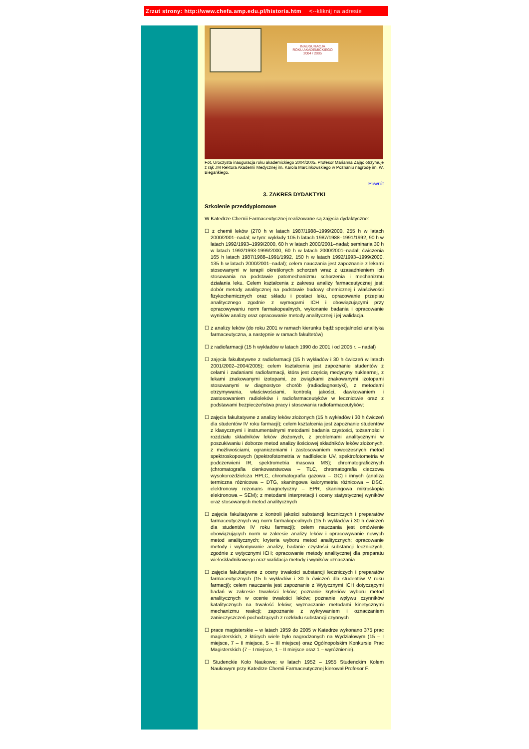Zrzut strony: http://www.chefa.amp.edu.pl/historia.htm <--kliknij na adresie
INAUGURACJA
ROKU AKADEMICKIEGO
2004 / 2005
Fot. Uroczysta inauguracja roku akademickiego 2004/2005. Profesor Marianna Zając otrzymuje z rąk JM Rektora Akademii Medycznej im. Karola Marcinkowskiego w Poznaniu nagrodę im. W. Biegańkiego.
Powrót
3. ZAKRES DYDAKTYKI
Szkolenie przeddyplomowe
W Katedrze Chemii Farmaceutycznej realizowane są zajęcia dydaktyczne:
☐ z chemii leków (270 h w latach 1987/1988–1999/2000, 255 h w latach 2000/2001–nadal; w tym: wykłady 105 h latach 1987/1988–1991/1992, 90 h w latach 1992/1993–1999/2000, 60 h w latach 2000/2001–nadal; seminaria 30 h w latach 1992/1993-1999/2000, 60 h w latach 2000/2001–nadal; ćwiczenia 165 h latach 1987/1988–1991/1992, 150 h w latach 1992/1993–1999/2000, 135 h w latach 2000/2001–nadal); celem nauczania jest zapoznanie z lekami stosowanymi w terapii określonych schorzeń wraz z uzasadnieniem ich stosowania na podstawie patomechanizmu schorzenia i mechanizmu działania leku. Celem kształcenia z zakresu analizy farmaceutycznej jest: dobór metody analitycznej na podstawie budowy chemicznej i właściwości fizykochemicznych oraz składu i postaci leku, opracowanie przepisu analitycznego zgodnie z wymogami ICH i obowiązującymi przy opracowywaniu norm farmakopealnych, wykonanie badania i opracowanie wyników analizy oraz opracowanie metody analitycznej i jej walidacja.
☐ z analizy leków (do roku 2001 w ramach kierunku bądź specjalności analityka farmaceutyczna, a następnie w ramach fakultetów)
☐ z radiofarmacji (15 h wykładów w latach 1990 do 2001 i od 2005 r. – nadal)
☐ zajęcia fakultatywne z radiofarmacji (15 h wykładów i 30 h ćwiczeń w latach 2001/2002–2004/2005); celem kształcenia jest zapoznanie studentów z celami i zadaniami radiofarmacji, która jest częścią medycyny nuklearnej, z lekami znakowanymi izotopami, ze związkami znakowanymi izotopami stosowanymi w diagnostyce chorób (radiodiagnostyki), z metodami otrzymywania, właściwościami, kontrolą jakości, dawkowaniem i zastosowaniem radioleków i radiofarmaceutyków w lecznictwie oraz z podstawami bezpieczeństwa pracy i stosowania radiofarmaceutyków;
☐ zajęcia fakultatywne z analizy leków złożonych (15 h wykładów i 30 h ćwiczeń dla studentów IV roku farmacji); celem kształcenia jest zapoznanie studentów z klasycznymi i instrumentalnymi metodami badania czystości, tożsamości i rozdziału składników leków złożonych, z problemami analitycznymi w poszukiwaniu i doborze metod analizy ilościowej składników leków złożonych, z możliwościami, ograniczeniami i zastosowaniem nowoczesnych metod spektroskopowych (spektrofotometria w nadfiolecie UV, spektrofotometria w podczerwieni IR, spektrometria masowa MS); chromatograficznych (chromatografia cienkowarstwowa – TLC, chromatografia cieczowa wysokorozdzielcza HPLC, chromatografia gazowa – GC) i innych (analiza termiczna różnicowa – DTG, skaningowa kalorymetria różnicowa – DSC, elektronowy rezonans magnetyczny – EPR, skaningowa mikroskopia elektronowa – SEM); z metodami interpretacji i oceny statystycznej wyników oraz stosowanych metod analitycznych
☐ zajęcia fakultatywne z kontroli jakości substancji leczniczych i preparatów farmaceutycznych wg norm farmakopealnych (15 h wykładów i 30 h ćwiczeń dla studentów IV roku farmacji); celem nauczania jest omówienie obowiązujących norm w zakresie analizy leków i opracowywanie nowych metod analitycznych; kryteria wyboru metod analitycznych; opracowanie metody i wykonywanie analizy, badanie czystości substancji leczniczych, zgodnie z wytycznymi ICH; opracowanie metody analitycznej dla preparatu wieloskładnikowego oraz walidacja metody i wyników oznaczania
☐ zajęcia fakultatywne z oceny trwałości substancji leczniczych i preparatów farmaceutycznych (15 h wykładów i 30 h ćwiczeń dla studentów V roku farmacji); celem nauczania jest zapoznanie z Wytycznymi ICH dotyczącymi badań w zakresie trwałości leków; poznanie kryteriów wyboru metod analitycznych w ocenie trwałości leków; poznanie wpływu czynników katalitycznych na trwałość leków; wyznaczanie metodami kinetycznymi mechanizmu reakcji; zapoznanie z wykrywaniem i oznaczaniem zanieczyszczeń pochodzących z rozkładu substancji czynnych
☐ prace magisterskie – w latach 1959 do 2005 w Katedrze wykonano 375 prac magisterskich, z których wiele było nagrodzonych na Wydziałowym (15 – I miejsce, 7 – II miejsce, 5 – III miejsce) oraz Ogólnopolskim Konkursie Prac Magisterskich (7 – I miejsce, 1 – II miejsce oraz 1 – wyróżnienie).
☐ Studenckie Koło Naukowe; w latach 1952 – 1955 Studenckim Kołem Naukowym przy Katedrze Chemii Farmaceutycznej kierował Profesor F.